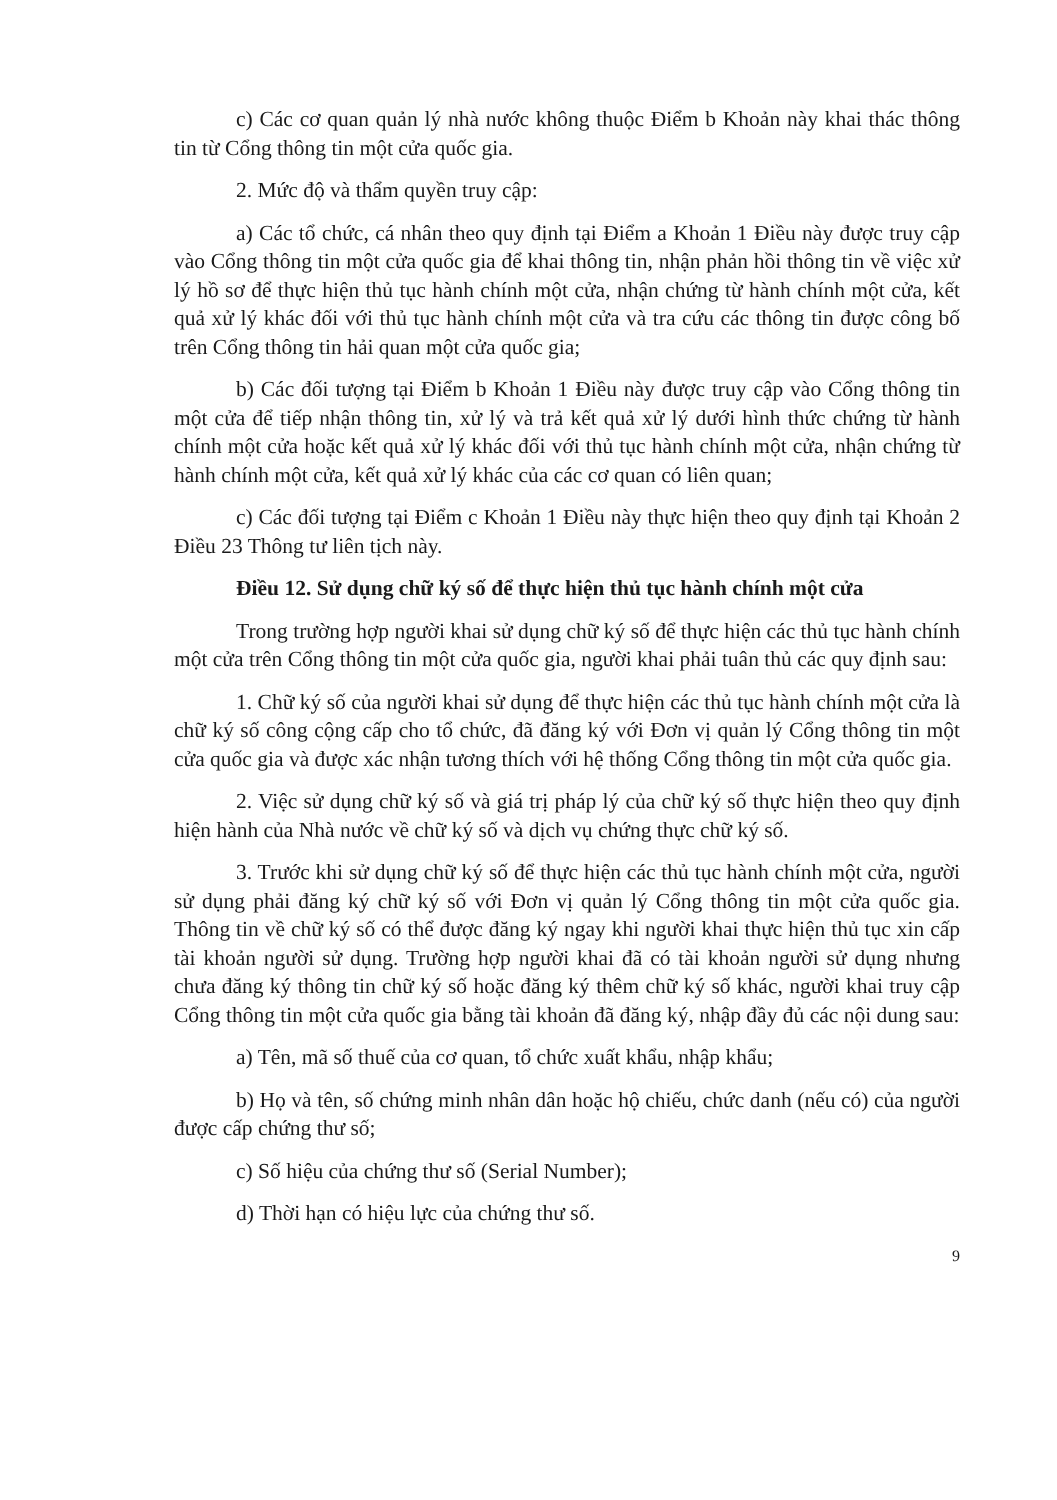c) Các cơ quan quản lý nhà nước không thuộc Điểm b Khoản này khai thác thông tin từ Cổng thông tin một cửa quốc gia.
2. Mức độ và thẩm quyền truy cập:
a) Các tổ chức, cá nhân theo quy định tại Điểm a Khoản 1 Điều này được truy cập vào Cổng thông tin một cửa quốc gia để khai thông tin, nhận phản hồi thông tin về việc xử lý hồ sơ để thực hiện thủ tục hành chính một cửa, nhận chứng từ hành chính một cửa, kết quả xử lý khác đối với thủ tục hành chính một cửa và tra cứu các thông tin được công bố trên Cổng thông tin hải quan một cửa quốc gia;
b) Các đối tượng tại Điểm b Khoản 1 Điều này được truy cập vào Cổng thông tin một cửa để tiếp nhận thông tin, xử lý và trả kết quả xử lý dưới hình thức chứng từ hành chính một cửa hoặc kết quả xử lý khác đối với thủ tục hành chính một cửa, nhận chứng từ hành chính một cửa, kết quả xử lý khác của các cơ quan có liên quan;
c) Các đối tượng tại Điểm c Khoản 1 Điều này thực hiện theo quy định tại Khoản 2 Điều 23 Thông tư liên tịch này.
Điều 12. Sử dụng chữ ký số để thực hiện thủ tục hành chính một cửa
Trong trường hợp người khai sử dụng chữ ký số để thực hiện các thủ tục hành chính một cửa trên Cổng thông tin một cửa quốc gia, người khai phải tuân thủ các quy định sau:
1. Chữ ký số của người khai sử dụng để thực hiện các thủ tục hành chính một cửa là chữ ký số công cộng cấp cho tổ chức, đã đăng ký với Đơn vị quản lý Cổng thông tin một cửa quốc gia và được xác nhận tương thích với hệ thống Cổng thông tin một cửa quốc gia.
2. Việc sử dụng chữ ký số và giá trị pháp lý của chữ ký số thực hiện theo quy định hiện hành của Nhà nước về chữ ký số và dịch vụ chứng thực chữ ký số.
3. Trước khi sử dụng chữ ký số để thực hiện các thủ tục hành chính một cửa, người sử dụng phải đăng ký chữ ký số với Đơn vị quản lý Cổng thông tin một cửa quốc gia. Thông tin về chữ ký số có thể được đăng ký ngay khi người khai thực hiện thủ tục xin cấp tài khoản người sử dụng. Trường hợp người khai đã có tài khoản người sử dụng nhưng chưa đăng ký thông tin chữ ký số hoặc đăng ký thêm chữ ký số khác, người khai truy cập Cổng thông tin một cửa quốc gia bằng tài khoản đã đăng ký, nhập đầy đủ các nội dung sau:
a) Tên, mã số thuế của cơ quan, tổ chức xuất khẩu, nhập khẩu;
b) Họ và tên, số chứng minh nhân dân hoặc hộ chiếu, chức danh (nếu có) của người được cấp chứng thư số;
c) Số hiệu của chứng thư số (Serial Number);
d) Thời hạn có hiệu lực của chứng thư số.
9